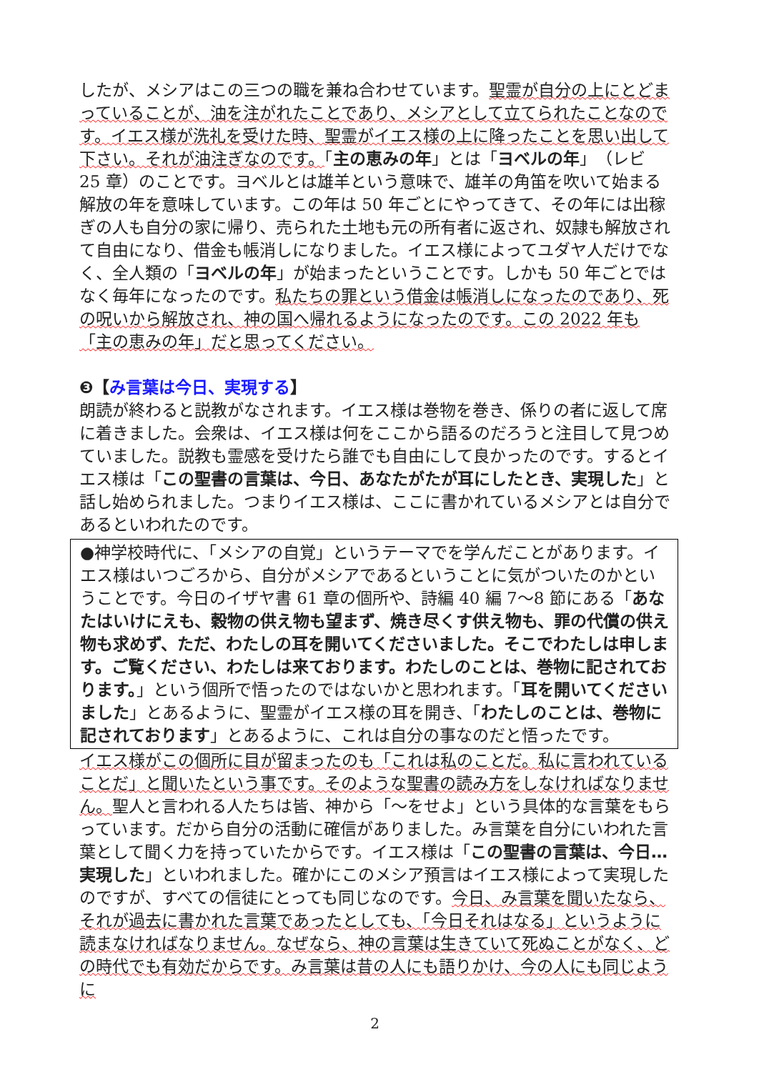したが、メシアはこの三つの職を兼ね合わせています。聖霊が自分の上にとどまっていることが、油を注がれたことであり、メシアとして立てられたことなのです。イエス様が洗礼を受けた時、聖霊がイエス様の上に降ったことを思い出して下さい。それが油注ぎなのです。「主の恵みの年」とは「ヨベルの年」（レビ 25 章）のことです。ヨベルとは雄羊という意味で、雄羊の角笛を吹いて始まる解放の年を意味しています。この年は 50 年ごとにやってきて、その年には出稼ぎの人も自分の家に帰り、売られた土地も元の所有者に返され、奴隷も解放されて自由になり、借金も帳消しになりました。イエス様によってユダヤ人だけでなく、全人類の「ヨベルの年」が始まったということです。しかも 50 年ごとではなく毎年になったのです。私たちの罪という借金は帳消しになったのであり、死の呪いから解放され、神の国へ帰れるようになったのです。この 2022 年も「主の恵みの年」だと思ってください。
❸【み言葉は今日、実現する】
朗読が終わると説教がなされます。イエス様は巻物を巻き、係りの者に返して席に着きました。会衆は、イエス様は何をここから語るのだろうと注目して見つめていました。説教も霊感を受けたら誰でも自由にして良かったのです。するとイエス様は「この聖書の言葉は、今日、あなたがたが耳にしたとき、実現した」と話し始められました。つまりイエス様は、ここに書かれているメシアとは自分であるといわれたのです。
●神学校時代に、「メシアの自覚」というテーマでを学んだことがあります。イエス様はいつごろから、自分がメシアであるということに気がついたのかということです。今日のイザヤ書 61 章の個所や、詩編 40 編 7〜8 節にある「あなたはいけにえも、穀物の供え物も望まず、焼き尽くす供え物も、罪の代償の供え物も求めず、ただ、わたしの耳を開いてくださいました。そこでわたしは申します。ご覧ください、わたしは来ております。わたしのことは、巻物に記されております。」という個所で悟ったのではないかと思われます。「耳を開いてくださいました」とあるように、聖霊がイエス様の耳を開き、「わたしのことは、巻物に記されております」とあるように、これは自分の事なのだと悟ったです。
イエス様がこの個所に目が留まったのも「これは私のことだ。私に言われていることだ」と聞いたという事です。そのような聖書の読み方をしなければなりません。聖人と言われる人たちは皆、神から「〜をせよ」という具体的な言葉をもらっています。だから自分の活動に確信がありました。み言葉を自分にいわれた言葉として聞く力を持っていたからです。イエス様は「この聖書の言葉は、今日…実現した」といわれました。確かにこのメシア預言はイエス様によって実現したのですが、すべての信徒にとっても同じなのです。今日、み言葉を聞いたなら、それが過去に書かれた言葉であったとしても、「今日それはなる」というように読まなければなりません。なぜなら、神の言葉は生きていて死ぬことがなく、どの時代でも有効だからです。み言葉は昔の人にも語りかけ、今の人にも同じように
2